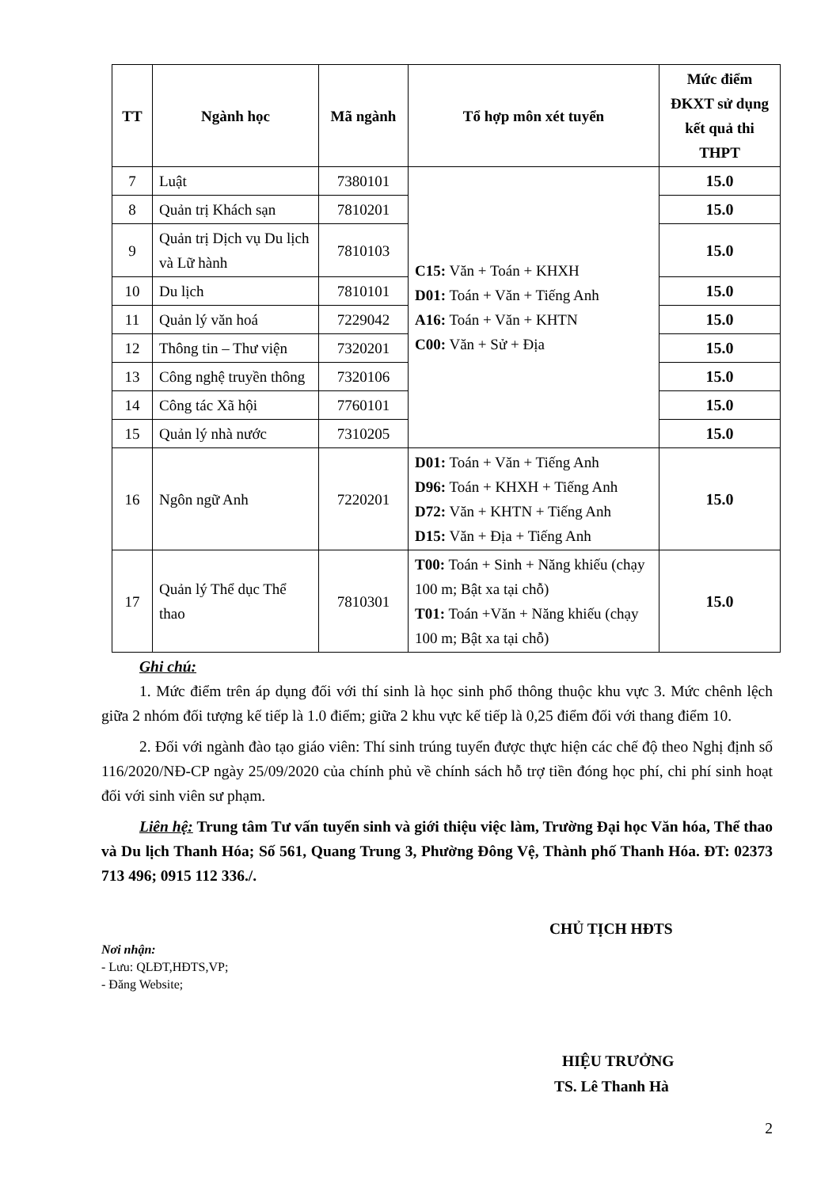| TT | Ngành học | Mã ngành | Tổ hợp môn xét tuyển | Mức điểm ĐKXT sử dụng kết quả thi THPT |
| --- | --- | --- | --- | --- |
| 7 | Luật | 7380101 | C15: Văn + Toán + KHXH D01: Toán + Văn + Tiếng Anh A16: Toán + Văn + KHTN C00: Văn + Sử + Địa | 15.0 |
| 8 | Quản trị Khách sạn | 7810201 | | 15.0 |
| 9 | Quản trị Dịch vụ Du lịch và Lữ hành | 7810103 | | 15.0 |
| 10 | Du lịch | 7810101 | | 15.0 |
| 11 | Quản lý văn hoá | 7229042 | | 15.0 |
| 12 | Thông tin – Thư viện | 7320201 | | 15.0 |
| 13 | Công nghệ truyền thông | 7320106 | | 15.0 |
| 14 | Công tác Xã hội | 7760101 | | 15.0 |
| 15 | Quản lý nhà nước | 7310205 | | 15.0 |
| 16 | Ngôn ngữ Anh | 7220201 | D01: Toán + Văn + Tiếng Anh D96: Toán + KHXH + Tiếng Anh D72: Văn + KHTN + Tiếng Anh D15: Văn + Địa + Tiếng Anh | 15.0 |
| 17 | Quản lý Thể dục Thể thao | 7810301 | T00: Toán + Sinh + Năng khiếu (chạy 100 m; Bật xa tại chỗ) T01: Toán +Văn + Năng khiếu (chạy 100 m; Bật xa tại chỗ) | 15.0 |
Ghi chú:
1. Mức điểm trên áp dụng đối với thí sinh là học sinh phổ thông thuộc khu vực 3. Mức chênh lệch giữa 2 nhóm đối tượng kế tiếp là 1.0 điểm; giữa 2 khu vực kế tiếp là 0,25 điểm đối với thang điểm 10.
2. Đối với ngành đào tạo giáo viên: Thí sinh trúng tuyển được thực hiện các chế độ theo Nghị định số 116/2020/NĐ-CP ngày 25/09/2020 của chính phủ về chính sách hỗ trợ tiền đóng học phí, chi phí sinh hoạt đối với sinh viên sư phạm.
Liên hệ: Trung tâm Tư vấn tuyển sinh và giới thiệu việc làm, Trường Đại học Văn hóa, Thể thao và Du lịch Thanh Hóa; Số 561, Quang Trung 3, Phường Đông Vệ, Thành phố Thanh Hóa. ĐT: 02373 713 496; 0915 112 336./.
CHỦ TỊCH HĐTS
Nơi nhận:
- Lưu: QLĐT,HĐTS,VP;
- Đăng Website;
HIỆU TRƯỞNG
TS. Lê Thanh Hà
2